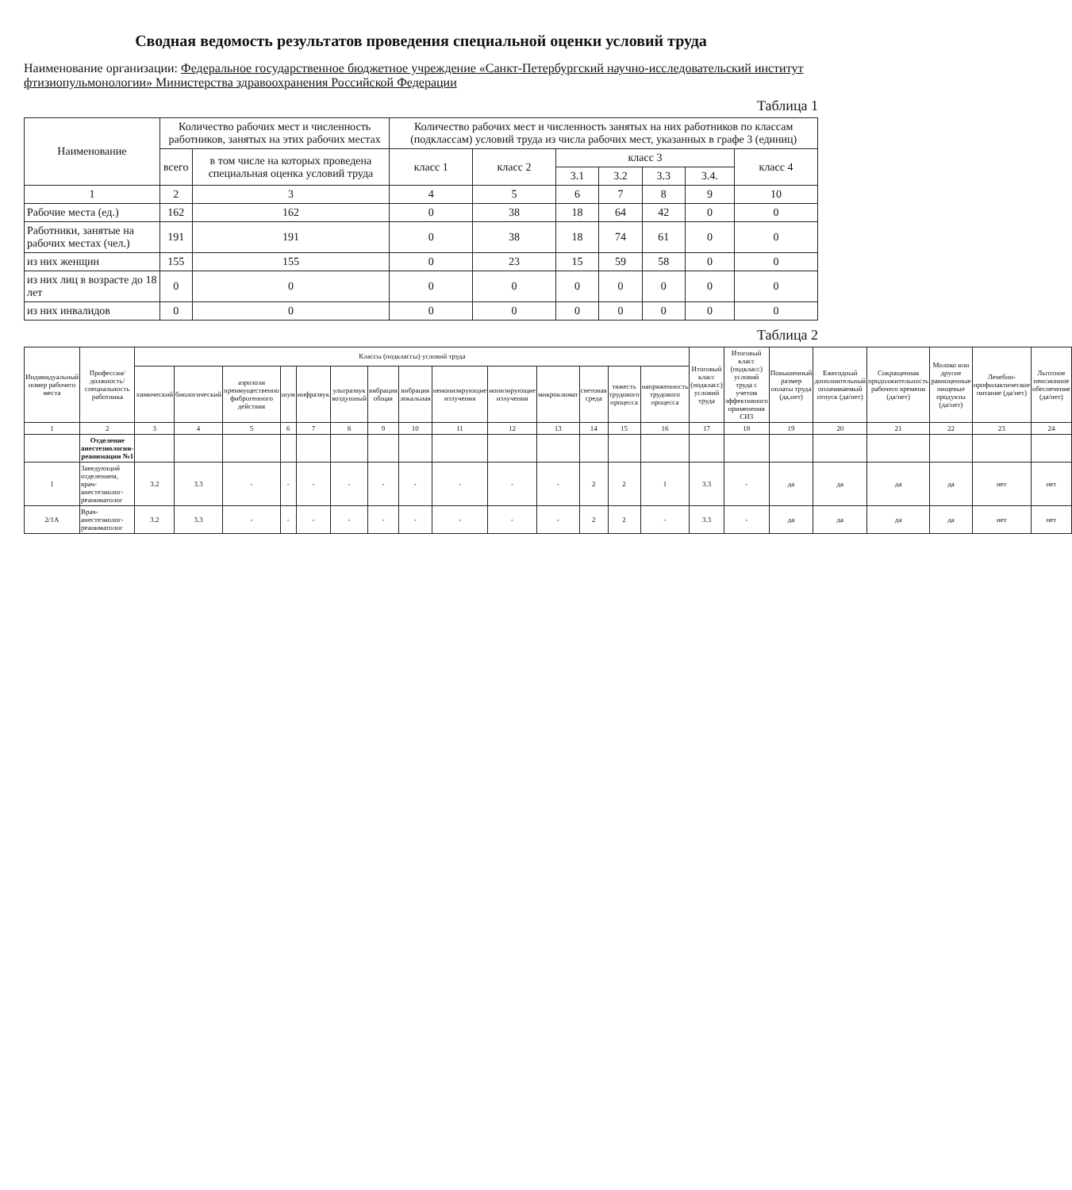Сводная ведомость результатов проведения специальной оценки условий труда
Наименование организации: Федеральное государственное бюджетное учреждение «Санкт-Петербургский научно-исследовательский институт фтизиопульмонологии» Министерства здравоохранения Российской Федерации
Таблица 1
| Наименование | Количество рабочих мест и численность работников, занятых на этих рабочих местах | | Количество рабочих мест и численность занятых на них работников по классам (подклассам) условий труда из числа рабочих мест, указанных в графе 3 (единиц) | | | | | | |
| --- | --- | --- | --- | --- | --- | --- | --- | --- | --- |
| | всего | в том числе на которых проведена специальная оценка условий труда | класс 1 | класс 2 | класс 3 | | | | класс 4 |
| | | | | | 3.1 | 3.2 | 3.3 | 3.4. | |
| 1 | 2 | 3 | 4 | 5 | 6 | 7 | 8 | 9 | 10 |
| Рабочие места (ед.) | 162 | 162 | 0 | 38 | 18 | 64 | 42 | 0 | 0 |
| Работники, занятые на рабочих местах (чел.) | 191 | 191 | 0 | 38 | 18 | 74 | 61 | 0 | 0 |
| из них женщин | 155 | 155 | 0 | 23 | 15 | 59 | 58 | 0 | 0 |
| из них лиц в возрасте до 18 лет | 0 | 0 | 0 | 0 | 0 | 0 | 0 | 0 | 0 |
| из них инвалидов | 0 | 0 | 0 | 0 | 0 | 0 | 0 | 0 | 0 |
Таблица 2
| Индивидуальный номер рабочего места | Профессия/ должность/ специальность работника | Классы (подклассы) условий труда | | | | | | | | | | | | | | Итоговый класс (подкласс) условий труда | Итоговый класс (подкласс) условий труда с учетом эффективного применения СИЗ | Повышенный размер оплаты труда (да,нет) | Ежегодный дополнительный оплачиваемый отпуск (да/нет) | Сокращенная продолжительность рабочего времени (да/нет) | Молоко или другие равноценные пищевые продукты (да/нет) | Лечебно-профилактическое питание (да/нет) | Льготное пенсионное обеспечение (да/нет) |
| --- | --- | --- | --- | --- | --- | --- | --- | --- | --- | --- | --- | --- | --- | --- | --- | --- | --- | --- | --- | --- | --- | --- | --- |
| | | химический | биологический | аэрозоли преимущественно фиброгенного действия | шум | инфразвук | ультразвук воздушный | вибрация общая | вибрация локальная | неионизирующие излучения | ионизирующие излучения | микроклимат | световая среда | тяжесть трудового процесса | напряженность трудового процесса | | | | | | | | |
| 1 | 2 | 3 | 4 | 5 | 6 | 7 | 8 | 9 | 10 | 11 | 12 | 13 | 14 | 15 | 16 | 17 | 18 | 19 | 20 | 21 | 22 | 23 | 24 |
| | Отделение анестезиологии-реанимации №1 | | | | | | | | | | | | | | | | | | | | | | |
| 1 | Заведующий отделением, врач-анестезиолог-реаниматолог | 3.2 | 3.3 | - | - | - | - | - | - | - | - | - | 2 | 2 | 1 | 3.3 | - | да | да | да | да | нет | нет |
| 2/1А | Врач-анестезиолог-реаниматолог | 3.2 | 3.3 | - | - | - | - | - | - | - | - | - | 2 | 2 | - | 3.3 | - | да | да | да | да | нет | нет |